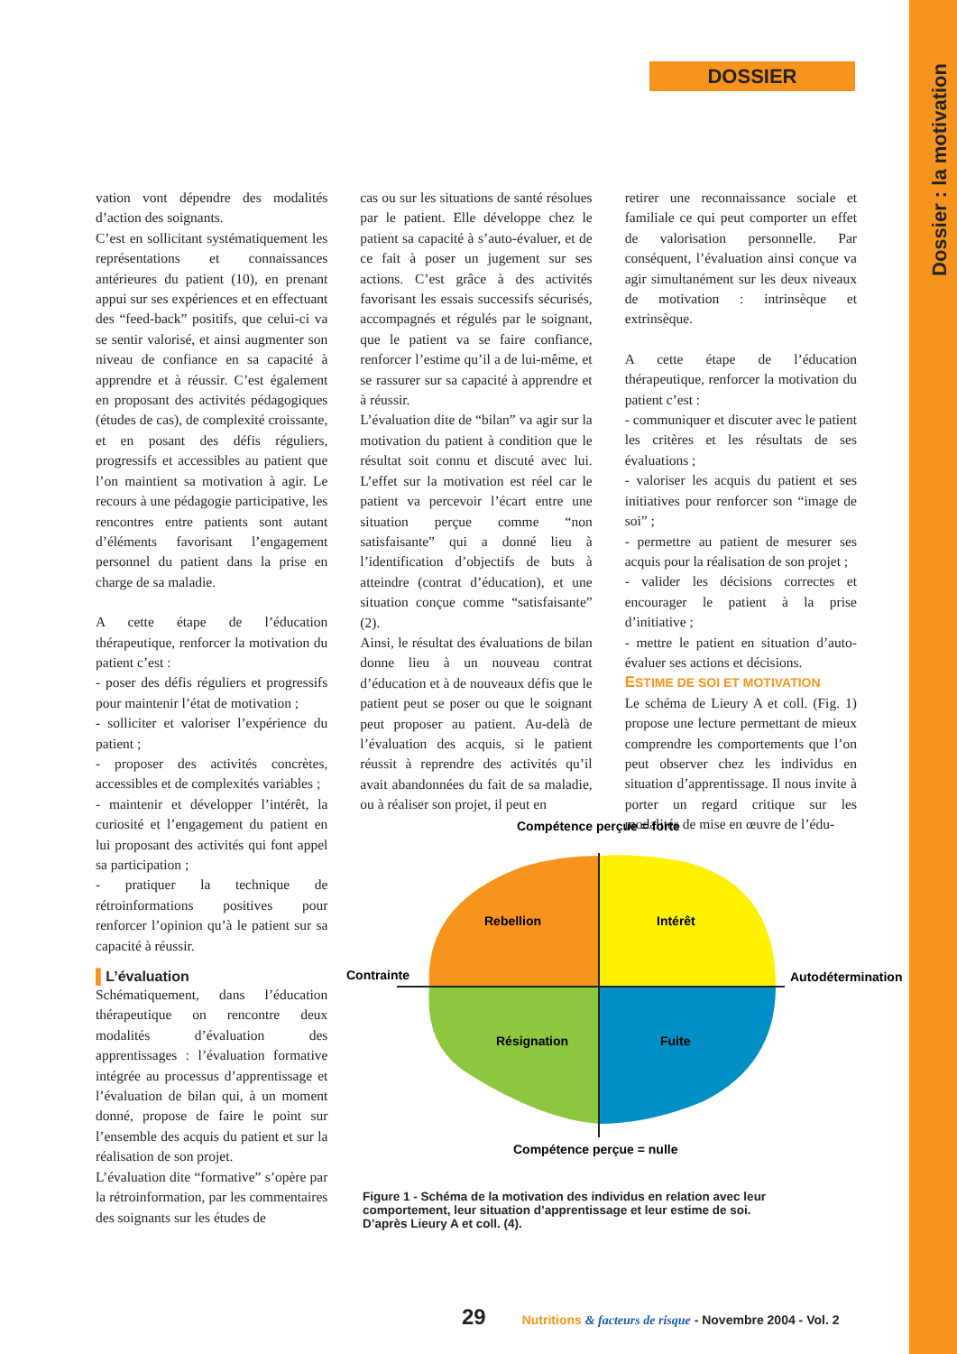Dossier : la motivation
DOSSIER
vation vont dépendre des modalités d’action des soignants.
C’est en sollicitant systématiquement les représentations et connaissances antérieures du patient (10), en prenant appui sur ses expériences et en effectuant des “feed-back” positifs, que celui-ci va se sentir valorisé, et ainsi augmenter son niveau de confiance en sa capacité à apprendre et à réussir. C’est également en proposant des activités pédagogiques (études de cas), de complexité croissante, et en posant des défis réguliers, progressifs et accessibles au patient que l’on maintient sa motivation à agir. Le recours à une pédagogie participative, les rencontres entre patients sont autant d’éléments favorisant l’engagement personnel du patient dans la prise en charge de sa maladie.
A cette étape de l’éducation thérapeutique, renforcer la motivation du patient c’est :
- poser des défis réguliers et progressifs pour maintenir l’état de motivation ;
- solliciter et valoriser l’expérience du patient ;
- proposer des activités concrètes, accessibles et de complexités variables ;
- maintenir et développer l’intérêt, la curiosité et l’engagement du patient en lui proposant des activités qui font appel sa participation ;
- pratiquer la technique de rétroinformations positives pour renforcer l’opinion qu’à le patient sur sa capacité à réussir.
▌L’évaluation
Schématiquement, dans l’éducation thérapeutique on rencontre deux modalités d’évaluation des apprentissages : l’évaluation formative intégrée au processus d’apprentissage et l’évaluation de bilan qui, à un moment donné, propose de faire le point sur l’ensemble des acquis du patient et sur la réalisation de son projet.
L’évaluation dite “formative” s’opère par la rétroinformation, par les commentaires des soignants sur les études de
cas ou sur les situations de santé résolues par le patient. Elle développe chez le patient sa capacité à s’auto-évaluer, et de ce fait à poser un jugement sur ses actions. C’est grâce à des activités favorisant les essais successifs sécurisés, accompagnés et régulés par le soignant, que le patient va se faire confiance, renforcer l’estime qu’il a de lui-même, et se rassurer sur sa capacité à apprendre et à réussir.
L’évaluation dite de “bilan” va agir sur la motivation du patient à condition que le résultat soit connu et discuté avec lui. L’effet sur la motivation est réel car le patient va percevoir l’écart entre une situation perçue comme “non satisfaisante” qui a donné lieu à l’identification d’objectifs de buts à atteindre (contrat d’éducation), et une situation conçue comme “satisfaisante” (2).
Ainsi, le résultat des évaluations de bilan donne lieu à un nouveau contrat d’éducation et à de nouveaux défis que le patient peut se poser ou que le soignant peut proposer au patient. Au-delà de l’évaluation des acquis, si le patient réussit à reprendre des activités qu’il avait abandonnées du fait de sa maladie, ou à réaliser son projet, il peut en
retirer une reconnaissance sociale et familiale ce qui peut comporter un effet de valorisation personnelle. Par conséquent, l’évaluation ainsi conçue va agir simultanément sur les deux niveaux de motivation : intrinsèque et extrinsèque.
A cette étape de l’éducation thérapeutique, renforcer la motivation du patient c’est :
- communiquer et discuter avec le patient les critères et les résultats de ses évaluations ;
- valoriser les acquis du patient et ses initiatives pour renforcer son “image de soi” ;
- permettre au patient de mesurer ses acquis pour la réalisation de son projet ;
- valider les décisions correctes et encourager le patient à la prise d’initiative ;
- mettre le patient en situation d’auto-évaluer ses actions et décisions.
ESTIME DE SOI ET MOTIVATION
Le schéma de Lieury A et coll. (Fig. 1) propose une lecture permettant de mieux comprendre les comportements que l’on peut observer chez les individus en situation d’apprentissage. Il nous invite à porter un regard critique sur les modalités de mise en œuvre de l’édu-
Compétence perçue = forte
Rebellion
Intérêt
Contrainte
Autodétermination
Résignation
Fuite
Compétence perçue = nulle
Figure 1 - Schéma de la motivation des individus en relation avec leur comportement, leur situation d’apprentissage et leur estime de soi. D’après Lieury A et coll. (4).
29 Nutritions & facteurs de risque - Novembre 2004 - Vol. 2